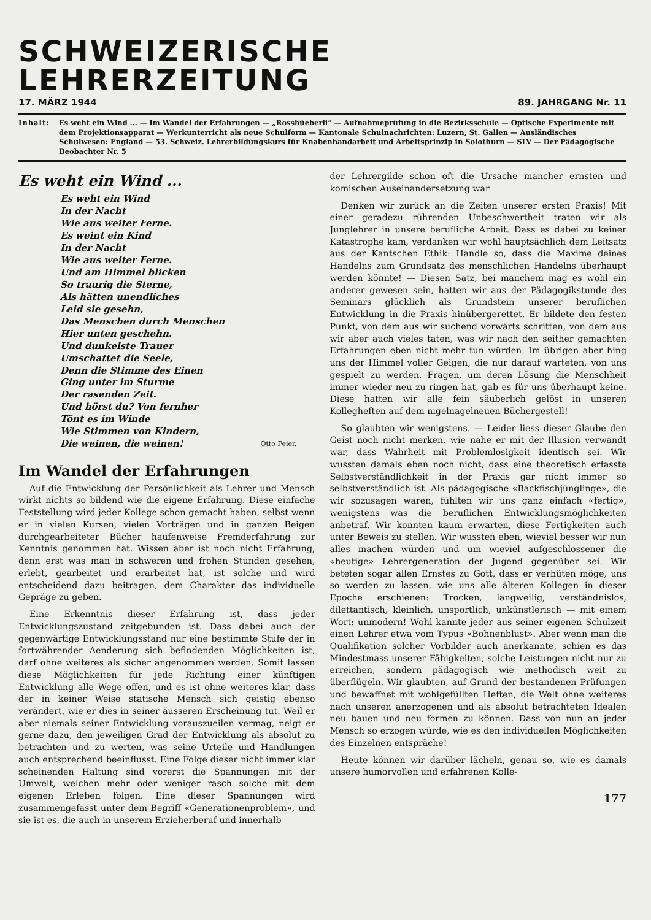SCHWEIZERISCHE LEHRERZEITUNG
17. MÄRZ 1944 89. JAHRGANG Nr. 11
Inhalt: Es weht ein Wind ... — Im Wandel der Erfahrungen — „Rosshüeberli“ — Aufnahmeprüfung in die Bezirksschule — Optische Experimente mit dem Projektionsapparat — Werkunterricht als neue Schulform — Kantonale Schulnachrichten: Luzern, St. Gallen — Ausländisches Schulwesen: England — 53. Schweiz. Lehrerbildungskurs für Knabenhandarbeit und Arbeitsprinzip in Solothurn — SLV — Der Pädagogische Beobachter Nr. 5
Es weht ein Wind ...
Es weht ein Wind
In der Nacht
Wie aus weiter Ferne.
Es weint ein Kind
In der Nacht
Wie aus weiter Ferne.
Und am Himmel blicken
So traurig die Sterne,
Als hätten unendliches
Leid sie gesehn,
Das Menschen durch Menschen
Hier unten geschehn.
Und dunkelste Trauer
Umschattet die Seele,
Denn die Stimme des Einen
Ging unter im Sturme
Der rasenden Zeit.
Und hörst du? Von fernher
Tönt es im Winde
Wie Stimmen von Kindern,
Die weinen, die weinen!
Otto Feier.
Im Wandel der Erfahrungen
Auf die Entwicklung der Persönlichkeit als Lehrer und Mensch wirkt nichts so bildend wie die eigene Erfahrung. Diese einfache Feststellung wird jeder Kollege schon gemacht haben, selbst wenn er in vielen Kursen, vielen Vorträgen und in ganzen Beigen durchgearbeiteter Bücher haufenweise Fremderfahrung zur Kenntnis genommen hat. Wissen aber ist noch nicht Erfahrung, denn erst was man in schweren und frohen Stunden gesehen, erlebt, gearbeitet und erarbeitet hat, ist solche und wird entscheidend dazu beitragen, dem Charakter das individuelle Gepräge zu geben.
Eine Erkenntnis dieser Erfahrung ist, dass jeder Entwicklungszustand zeitgebunden ist. Dass dabei auch der gegenwärtige Entwicklungsstand nur eine bestimmte Stufe der in fortwährender Aenderung sich befindenden Möglichkeiten ist, darf ohne weiteres als sicher angenommen werden. Somit lassen diese Möglichkeiten für jede Richtung einer künftigen Entwicklung alle Wege offen, und es ist ohne weiteres klar, dass der in keiner Weise statische Mensch sich geistig ebenso verändert, wie er dies in seiner äusseren Erscheinung tut. Weil er aber niemals seiner Entwicklung vorauszueilen vermag, neigt er gerne dazu, den jeweiligen Grad der Entwicklung als absolut zu betrachten und zu werten, was seine Urteile und Handlungen auch entsprechend beeinflusst. Eine Folge dieser nicht immer klar scheinenden Haltung sind vorerst die Spannungen mit der Umwelt, welchen mehr oder weniger rasch solche mit dem eigenen Erleben folgen. Eine dieser Spannungen wird zusammengefasst unter dem Begriff «Generationenproblem», und sie ist es, die auch in unserem Erzieherberuf und innerhalb
der Lehrergilde schon oft die Ursache mancher ernsten und komischen Auseinandersetzung war.
Denken wir zurück an die Zeiten unserer ersten Praxis! Mit einer geradezu rührenden Unbeschwertheit traten wir als Junglehrer in unsere berufliche Arbeit. Dass es dabei zu keiner Katastrophe kam, verdanken wir wohl hauptsächlich dem Leitsatz aus der Kantschen Ethik: Handle so, dass die Maxime deines Handelns zum Grundsatz des menschlichen Handelns überhaupt werden könnte! — Diesen Satz, bei manchem mag es wohl ein anderer gewesen sein, hatten wir aus der Pädagogikstunde des Seminars glücklich als Grundstein unserer beruflichen Entwicklung in die Praxis hinübergerettet. Er bildete den festen Punkt, von dem aus wir suchend vorwärts schritten, von dem aus wir aber auch vieles taten, was wir nach den seither gemachten Erfahrungen eben nicht mehr tun würden. Im übrigen aber hing uns der Himmel voller Geigen, die nur darauf warteten, von uns gespielt zu werden. Fragen, um deren Lösung die Menschheit immer wieder neu zu ringen hat, gab es für uns überhaupt keine. Diese hatten wir alle fein säuberlich gelöst in unseren Kollegheften auf dem nigelnagelneuen Büchergestell!
So glaubten wir wenigstens. — Leider liess dieser Glaube den Geist noch nicht merken, wie nahe er mit der Illusion verwandt war, dass Wahrheit mit Problemlosigkeit identisch sei. Wir wussten damals eben noch nicht, dass eine theoretisch erfasste Selbstverständlichkeit in der Praxis gar nicht immer so selbstverständlich ist. Als pädagogische «Backfischjünglinge», die wir sozusagen waren, fühlten wir uns ganz einfach «fertig», wenigstens was die beruflichen Entwicklungsmöglichkeiten anbetraf. Wir konnten kaum erwarten, diese Fertigkeiten auch unter Beweis zu stellen. Wir wussten eben, wieviel besser wir nun alles machen würden und um wieviel aufgeschlossener die «heutige» Lehrergeneration der Jugend gegenüber sei. Wir beteten sogar allen Ernstes zu Gott, dass er verhüten möge, uns so werden zu lassen, wie uns alle älteren Kollegen in dieser Epoche erschienen: Trocken, langweilig, verständnislos, dilettantisch, kleinlich, unsportlich, unkünstlerisch — mit einem Wort: unmodern! Wohl kannte jeder aus seiner eigenen Schulzeit einen Lehrer etwa vom Typus «Bohnenblust». Aber wenn man die Qualifikation solcher Vorbilder auch anerkannte, schien es das Mindestmass unserer Fähigkeiten, solche Leistungen nicht nur zu erreichen, sondern pädagogisch wie methodisch weit zu überflügeln. Wir glaubten, auf Grund der bestandenen Prüfungen und bewaffnet mit wohlgefüllten Heften, die Welt ohne weiteres nach unseren anerzogenen und als absolut betrachteten Idealen neu bauen und neu formen zu können. Dass von nun an jeder Mensch so erzogen würde, wie es den individuellen Möglichkeiten des Einzelnen entspräche!
Heute können wir darüber lächeln, genau so, wie es damals unsere humorvollen und erfahrenen Kolle-
177